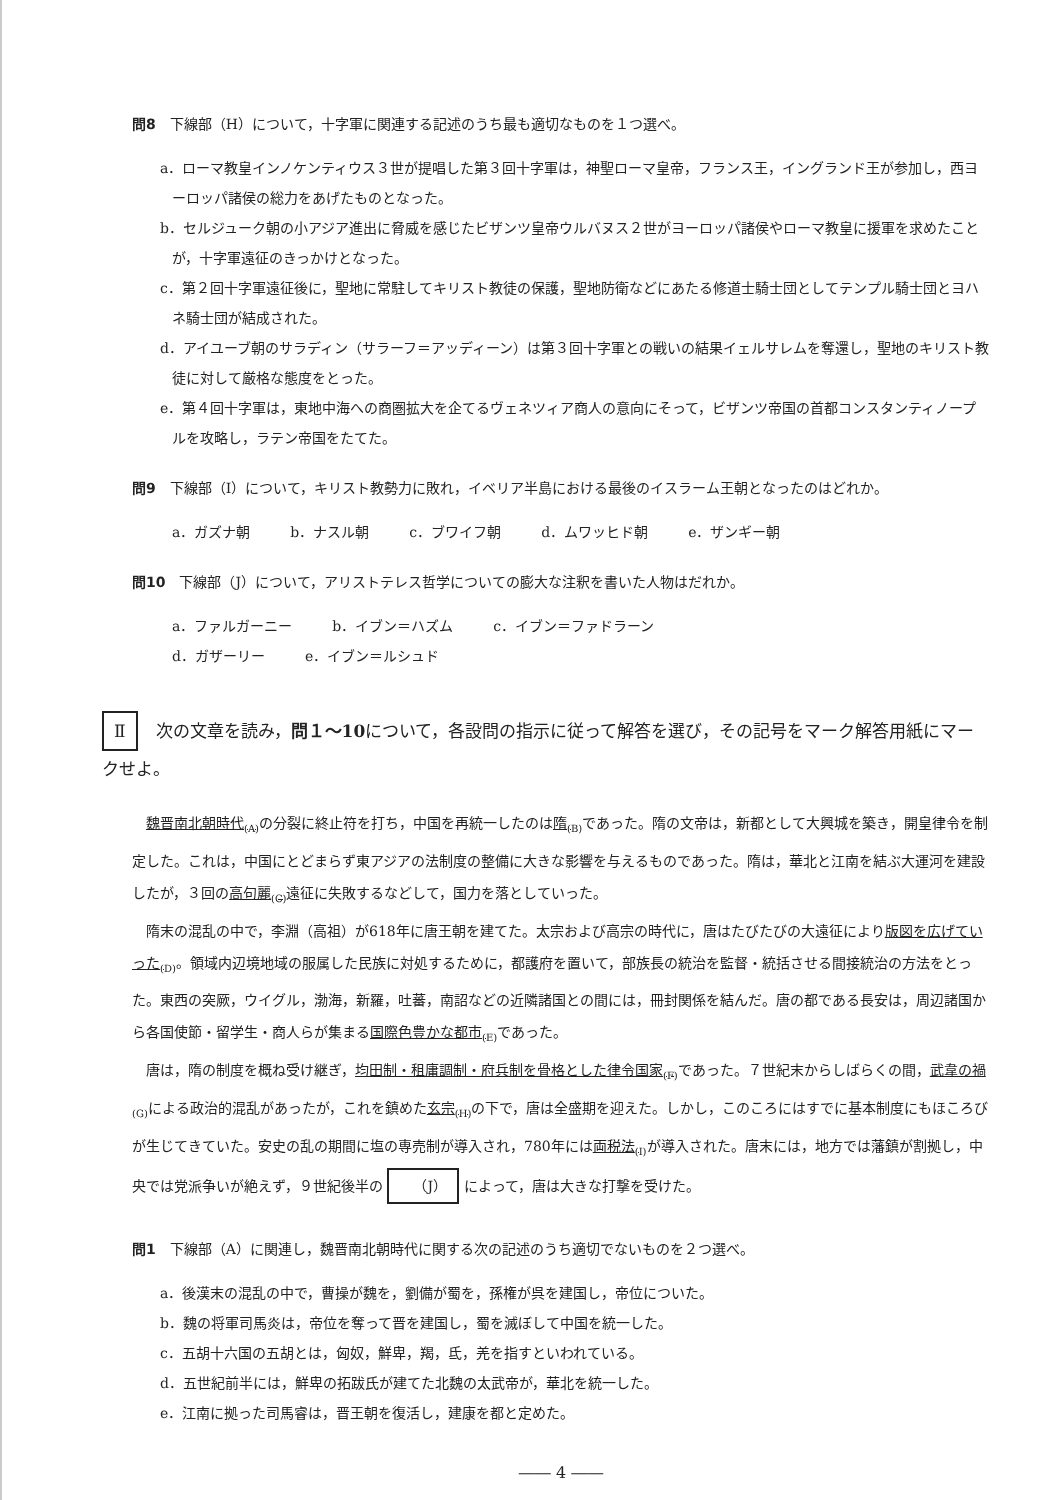問8　下線部（H）について，十字軍に関連する記述のうち最も適切なものを１つ選べ。
a．ローマ教皇インノケンティウス３世が提唱した第３回十字軍は，神聖ローマ皇帝，フランス王，イングランド王が参加し，西ヨーロッパ諸侯の総力をあげたものとなった。
b．セルジューク朝の小アジア進出に脅威を感じたビザンツ皇帝ウルバヌス２世がヨーロッパ諸侯やローマ教皇に援軍を求めたことが，十字軍遠征のきっかけとなった。
c．第２回十字軍遠征後に，聖地に常駐してキリスト教徒の保護，聖地防衛などにあたる修道士騎士団としてテンプル騎士団とヨハネ騎士団が結成された。
d．アイユーブ朝のサラディン（サラーフ＝アッディーン）は第３回十字軍との戦いの結果イェルサレムを奪還し，聖地のキリスト教徒に対して厳格な態度をとった。
e．第４回十字軍は，東地中海への商圏拡大を企てるヴェネツィア商人の意向にそって，ビザンツ帝国の首都コンスタンティノープルを攻略し，ラテン帝国をたてた。
問9　下線部（I）について，キリスト教勢力に敗れ，イベリア半島における最後のイスラーム王朝となったのはどれか。
a．ガズナ朝 b．ナスル朝 c．ブワイフ朝 d．ムワッヒド朝 e．ザンギー朝
問10　下線部（J）について，アリストテレス哲学についての膨大な注釈を書いた人物はだれか。
a．ファルガーニー b．イブン＝ハズム c．イブン＝ファドラーン
d．ガザーリー e．イブン＝ルシュド
Ⅱ 次の文章を読み，問１～10について，各設問の指示に従って解答を選び，その記号をマーク解答用紙にマークせよ。
魏晋南北朝時代<sub>(A)</sub> の分裂に終止符を打ち，中国を再統一したのは隋<sub>(B)</sub> であった。隋の文帝は，新都として大興城を築き，開皇律令を制定した。これは，中国にとどまらず東アジアの法制度の整備に大きな影響を与えるものであった。隋は，華北と江南を結ぶ大運河を建設したが，３回の高句麗<sub>(C)</sub> 遠征に失敗するなどして，国力を落としていった。
隋末の混乱の中で，李淵（高祖）が618年に唐王朝を建てた。太宗および高宗の時代に，唐はたびたびの大遠征により版図を広げていった<sub>(D)</sub>。領域内辺境地域の服属した民族に対処するために，都護府を置いて，部族長の統治を監督・統括させる間接統治の方法をとった。東西の突厥，ウイグル，渤海，新羅，吐蕃，南詔などの近隣諸国との間には，冊封関係を結んだ。唐の都である長安は，周辺諸国から各国使節・留学生・商人らが集まる国際色豊かな都市<sub>(E)</sub> であった。
唐は，隋の制度を概ね受け継ぎ，均田制・租庸調制・府兵制を骨格とした律令国家<sub>(F)</sub> であった。７世紀末からしばらくの間，武韋の禍<sub>(G)</sub> による政治的混乱があったが，これを鎮めた玄宗<sub>(H)</sub> の下で，唐は全盛期を迎えた。しかし，このころにはすでに基本制度にもほころびが生じてきていた。安史の乱の期間に塩の専売制が導入され，780年には両税法<sub>(I)</sub> が導入された。唐末には，地方では藩鎮が割拠し，中央では党派争いが絶えず，９世紀後半の （J） によって，唐は大きな打撃を受けた。
問1　下線部（A）に関連し，魏晋南北朝時代に関する次の記述のうち適切でないものを２つ選べ。
a．後漢末の混乱の中で，曹操が魏を，劉備が蜀を，孫権が呉を建国し，帝位についた。
b．魏の将軍司馬炎は，帝位を奪って晋を建国し，蜀を滅ぼして中国を統一した。
c．五胡十六国の五胡とは，匈奴，鮮卑，羯，氐，羌を指すといわれている。
d．五世紀前半には，鮮卑の拓跋氏が建てた北魏の太武帝が，華北を統一した。
e．江南に拠った司馬睿は，晋王朝を復活し，建康を都と定めた。
―― 4 ――